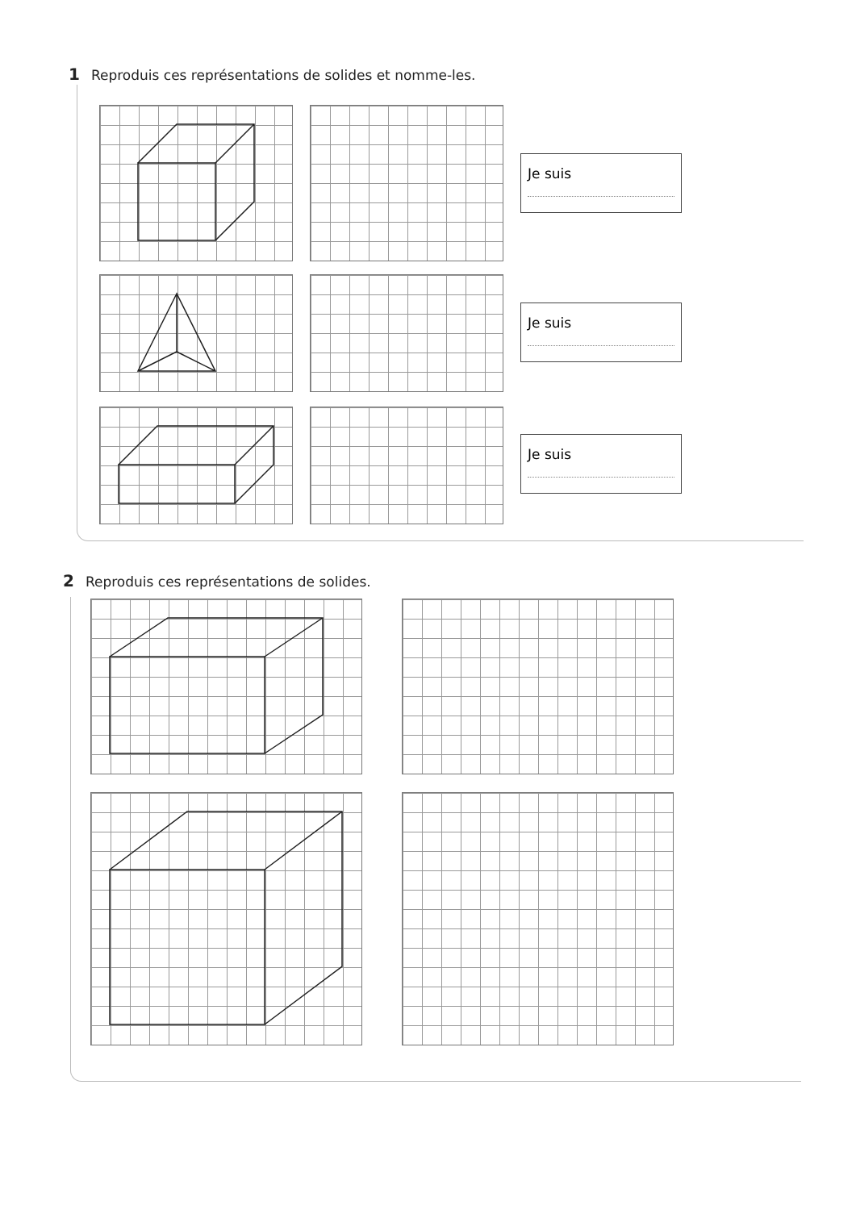1 Reproduis ces représentations de solides et nomme-les.
Je suis
Je suis
Je suis
2 Reproduis ces représentations de solides.